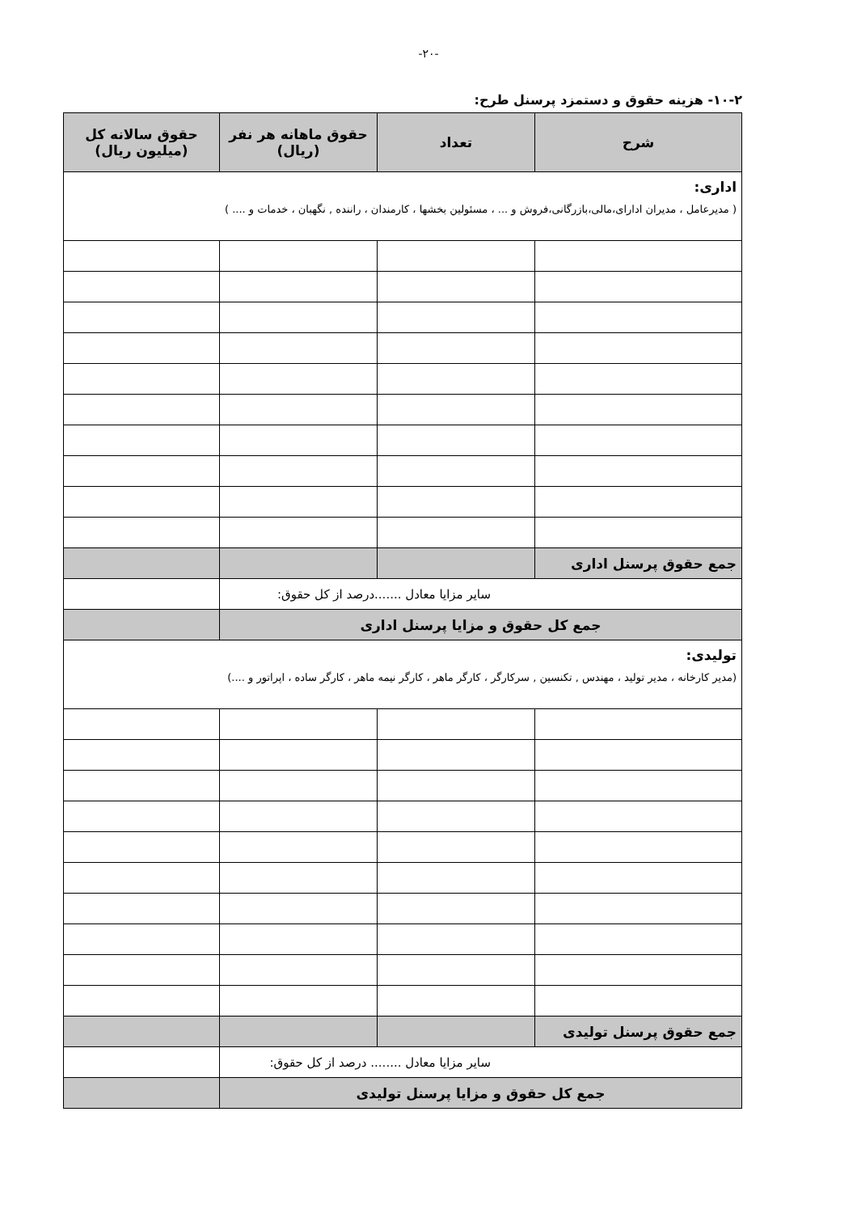-۲۰-
۱۰-۲- هزینه حقوق و دستمزد پرسنل طرح:
| شرح | تعداد | حقوق ماهانه هر نفر (ریال) | حقوق سالانه کل (میلیون ریال) |
| --- | --- | --- | --- |
| اداری: ( مدیرعامل ، مدیران ادارای،مالی،بازرگانی،فروش و ... ، مسئولین بخشها ، کارمندان ، راننده , نگهبان ، خدمات و .... ) | | | |
| جمع حقوق پرسنل اداری | | | |
| سایر مزایا معادل .......درصد از کل حقوق: | | | |
| جمع کل حقوق و مزایا پرسنل اداری | | | |
| تولیدی: (مدیر کارخانه ، مدیر تولید ، مهندس , تکنسین , سرکارگر ، کارگر ماهر ، کارگر نیمه ماهر ، کارگر ساده ، اپراتور و ....) | | | |
| جمع حقوق پرسنل تولیدی | | | |
| سایر مزایا معادل ........ درصد از کل حقوق: | | | |
| جمع کل حقوق و مزایا پرسنل تولیدی | | | |